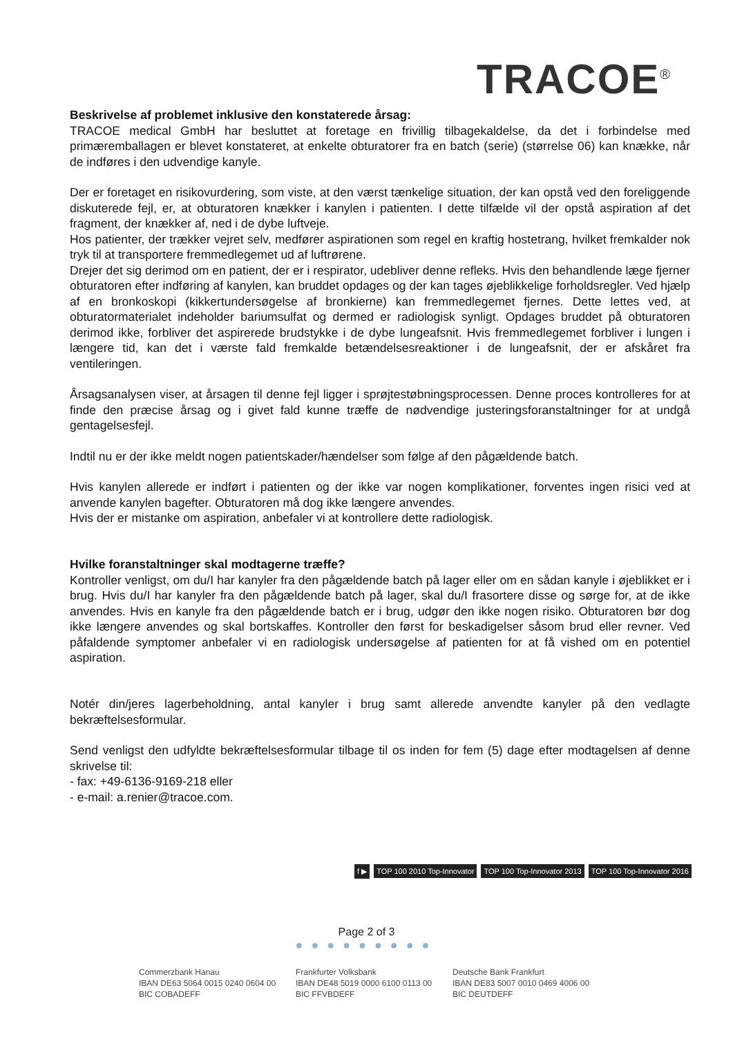TRACOE<sup>®</sup>
Beskrivelse af problemet inklusive den konstaterede årsag:
TRACOE medical GmbH har besluttet at foretage en frivillig tilbagekaldelse, da det i forbindelse med primæremballagen er blevet konstateret, at enkelte obturatorer fra en batch (serie) (størrelse 06) kan knække, når de indføres i den udvendige kanyle.
Der er foretaget en risikovurdering, som viste, at den værst tænkelige situation, der kan opstå ved den foreliggende diskuterede fejl, er, at obturatoren knækker i kanylen i patienten. I dette tilfælde vil der opstå aspiration af det fragment, der knækker af, ned i de dybe luftveje.
Hos patienter, der trækker vejret selv, medfører aspirationen som regel en kraftig hostetrang, hvilket fremkalder nok tryk til at transportere fremmedlegemet ud af luftrørene.
Drejer det sig derimod om en patient, der er i respirator, udebliver denne refleks. Hvis den behandlende læge fjerner obturatoren efter indføring af kanylen, kan bruddet opdages og der kan tages øjeblikkelige forholdsregler. Ved hjælp af en bronkoskopi (kikkertundersøgelse af bronkierne) kan fremmedlegemet fjernes. Dette lettes ved, at obturatormaterialet indeholder bariumsulfat og dermed er radiologisk synligt. Opdages bruddet på obturatoren derimod ikke, forbliver det aspirerede brudstykke i de dybe lungeafsnit. Hvis fremmedlegemet forbliver i lungen i længere tid, kan det i værste fald fremkalde betændelsesreaktioner i de lungeafsnit, der er afskåret fra ventileringen.
Årsagsanalysen viser, at årsagen til denne fejl ligger i sprøjtestøbningsprocessen. Denne proces kontrolleres for at finde den præcise årsag og i givet fald kunne træffe de nødvendige justeringsforanstaltninger for at undgå gentagelsesfejl.
Indtil nu er der ikke meldt nogen patientskader/hændelser som følge af den pågældende batch.
Hvis kanylen allerede er indført i patienten og der ikke var nogen komplikationer, forventes ingen risici ved at anvende kanylen bagefter. Obturatoren må dog ikke længere anvendes.
Hvis der er mistanke om aspiration, anbefaler vi at kontrollere dette radiologisk.
Hvilke foranstaltninger skal modtagerne træffe?
Kontroller venligst, om du/I har kanyler fra den pågældende batch på lager eller om en sådan kanyle i øjeblikket er i brug. Hvis du/I har kanyler fra den pågældende batch på lager, skal du/I frasortere disse og sørge for, at de ikke anvendes. Hvis en kanyle fra den pågældende batch er i brug, udgør den ikke nogen risiko. Obturatoren bør dog ikke længere anvendes og skal bortskaffes. Kontroller den først for beskadigelser såsom brud eller revner. Ved påfaldende symptomer anbefaler vi en radiologisk undersøgelse af patienten for at få vished om en potentiel aspiration.
Notér din/jeres lagerbeholdning, antal kanyler i brug samt allerede anvendte kanyler på den vedlagte bekræftelsesformular.
Send venligst den udfyldte bekræftelsesformular tilbage til os inden for fem (5) dage efter modtagelsen af denne skrivelse til:
- fax: +49-6136-9169-218 eller
- e-mail: a.renier@tracoe.com.
f ▶ TOP 100 2010 Top-Innovator TOP 100 Top-Innovator 2013 TOP 100 Top-Innovator 2016
Page 2 of 3
●●●●●●●●●
Commerzbank Hanau
IBAN DE63 5064 0015 0240 0604 00
BIC COBADEFF
Frankfurter Volksbank
IBAN DE48 5019 0000 6100 0113 00
BIC FFVBDEFF
Deutsche Bank Frankfurt
IBAN DE83 5007 0010 0469 4006 00
BIC DEUTDEFF